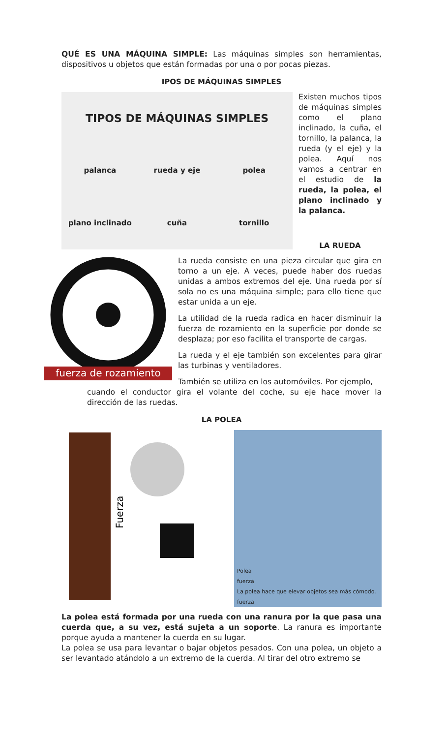QUÉ ES UNA MÁQUINA SIMPLE: Las máquinas simples son herramientas, dispositivos u objetos que están formadas por una o por pocas piezas.
IPOS DE MÁQUINAS SIMPLES
TIPOS DE MÁQUINAS SIMPLES
palanca rueda y eje polea plano inclinado cuña tornillo
Existen muchos tipos de máquinas simples como el plano inclinado, la cuña, el tornillo, la palanca, la rueda (y el eje) y la polea. Aquí nos vamos a centrar en el estudio de la rueda, la polea, el plano inclinado y la palanca.
LA RUEDA
fuerza de rozamiento
La rueda consiste en una pieza circular que gira en torno a un eje. A veces, puede haber dos ruedas unidas a ambos extremos del eje. Una rueda por sí sola no es una máquina simple; para ello tiene que estar unida a un eje.
La utilidad de la rueda radica en hacer disminuir la fuerza de rozamiento en la superficie por donde se desplaza; por eso facilita el transporte de cargas.
La rueda y el eje también son excelentes para girar las turbinas y ventiladores.
También se utiliza en los automóviles. Por ejemplo,
cuando el conductor gira el volante del coche, su eje hace mover la dirección de las ruedas.
LA POLEA
Fuerza
Polea
fuerza
La polea hace que elevar objetos sea más cómodo.
fuerza
La polea está formada por una rueda con una ranura por la que pasa una cuerda que, a su vez, está sujeta a un soporte. La ranura es importante porque ayuda a mantener la cuerda en su lugar.
La polea se usa para levantar o bajar objetos pesados. Con una polea, un objeto a ser levantado atándolo a un extremo de la cuerda. Al tirar del otro extremo se